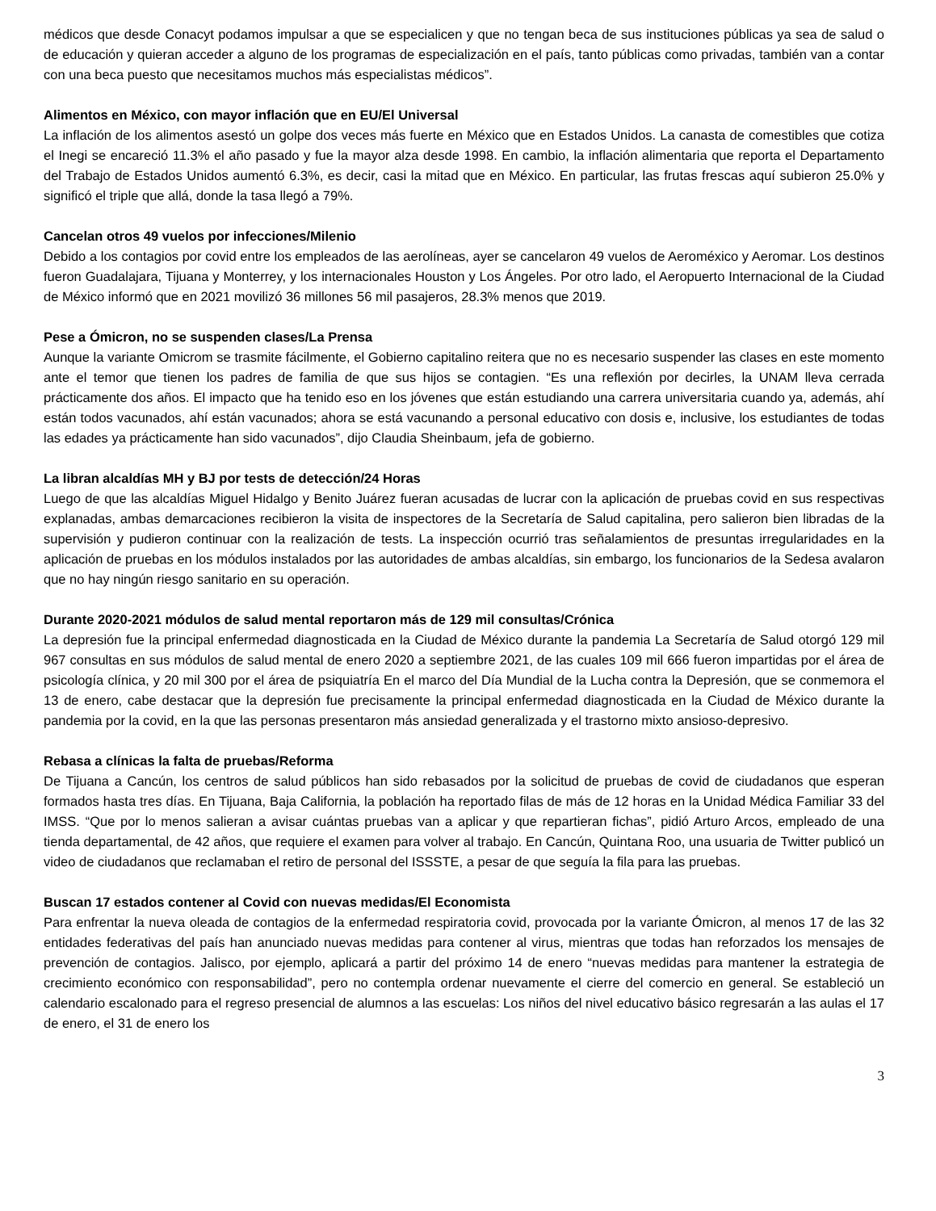médicos que desde Conacyt podamos impulsar a que se especialicen y que no tengan beca de sus instituciones públicas ya sea de salud o de educación y quieran acceder a alguno de los programas de especialización en el país, tanto públicas como privadas, también van a contar con una beca puesto que necesitamos muchos más especialistas médicos”.
Alimentos en México, con mayor inflación que en EU/El Universal
La inflación de los alimentos asestó un golpe dos veces más fuerte en México que en Estados Unidos. La canasta de comestibles que cotiza el Inegi se encareció 11.3% el año pasado y fue la mayor alza desde 1998. En cambio, la inflación alimentaria que reporta el Departamento del Trabajo de Estados Unidos aumentó 6.3%, es decir, casi la mitad que en México. En particular, las frutas frescas aquí subieron 25.0% y significó el triple que allá, donde la tasa llegó a 79%.
Cancelan otros 49 vuelos por infecciones/Milenio
Debido a los contagios por covid entre los empleados de las aerolíneas, ayer se cancelaron 49 vuelos de Aeroméxico y Aeromar. Los destinos fueron Guadalajara, Tijuana y Monterrey, y los internacionales Houston y Los Ángeles. Por otro lado, el Aeropuerto Internacional de la Ciudad de México informó que en 2021 movilizó 36 millones 56 mil pasajeros, 28.3% menos que 2019.
Pese a Ómicron, no se suspenden clases/La Prensa
Aunque la variante Omicrom se trasmite fácilmente, el Gobierno capitalino reitera que no es necesario suspender las clases en este momento ante el temor que tienen los padres de familia de que sus hijos se contagien. “Es una reflexión por decirles, la UNAM lleva cerrada prácticamente dos años. El impacto que ha tenido eso en los jóvenes que están estudiando una carrera universitaria cuando ya, además, ahí están todos vacunados, ahí están vacunados; ahora se está vacunando a personal educativo con dosis e, inclusive, los estudiantes de todas las edades ya prácticamente han sido vacunados”, dijo Claudia Sheinbaum, jefa de gobierno.
La libran alcaldías MH y BJ por tests de detección/24 Horas
Luego de que las alcaldías Miguel Hidalgo y Benito Juárez fueran acusadas de lucrar con la aplicación de pruebas covid en sus respectivas explanadas, ambas demarcaciones recibieron la visita de inspectores de la Secretaría de Salud capitalina, pero salieron bien libradas de la supervisión y pudieron continuar con la realización de tests. La inspección ocurrió tras señalamientos de presuntas irregularidades en la aplicación de pruebas en los módulos instalados por las autoridades de ambas alcaldías, sin embargo, los funcionarios de la Sedesa avalaron que no hay ningún riesgo sanitario en su operación.
Durante 2020-2021 módulos de salud mental reportaron más de 129 mil consultas/Crónica
La depresión fue la principal enfermedad diagnosticada en la Ciudad de México durante la pandemia La Secretaría de Salud otorgó 129 mil 967 consultas en sus módulos de salud mental de enero 2020 a septiembre 2021, de las cuales 109 mil 666 fueron impartidas por el área de psicología clínica, y 20 mil 300 por el área de psiquiatría En el marco del Día Mundial de la Lucha contra la Depresión, que se conmemora el 13 de enero, cabe destacar que la depresión fue precisamente la principal enfermedad diagnosticada en la Ciudad de México durante la pandemia por la covid, en la que las personas presentaron más ansiedad generalizada y el trastorno mixto ansioso-depresivo.
Rebasa a clínicas la falta de pruebas/Reforma
De Tijuana a Cancún, los centros de salud públicos han sido rebasados por la solicitud de pruebas de covid de ciudadanos que esperan formados hasta tres días. En Tijuana, Baja California, la población ha reportado filas de más de 12 horas en la Unidad Médica Familiar 33 del IMSS. “Que por lo menos salieran a avisar cuántas pruebas van a aplicar y que repartieran fichas”, pidió Arturo Arcos, empleado de una tienda departamental, de 42 años, que requiere el examen para volver al trabajo. En Cancún, Quintana Roo, una usuaria de Twitter publicó un video de ciudadanos que reclamaban el retiro de personal del ISSSTE, a pesar de que seguía la fila para las pruebas.
Buscan 17 estados contener al Covid con nuevas medidas/El Economista
Para enfrentar la nueva oleada de contagios de la enfermedad respiratoria covid, provocada por la variante Ómicron, al menos 17 de las 32 entidades federativas del país han anunciado nuevas medidas para contener al virus, mientras que todas han reforzados los mensajes de prevención de contagios. Jalisco, por ejemplo, aplicará a partir del próximo 14 de enero “nuevas medidas para mantener la estrategia de crecimiento económico con responsabilidad”, pero no contempla ordenar nuevamente el cierre del comercio en general. Se estableció un calendario escalonado para el regreso presencial de alumnos a las escuelas: Los niños del nivel educativo básico regresarán a las aulas el 17 de enero, el 31 de enero los
3